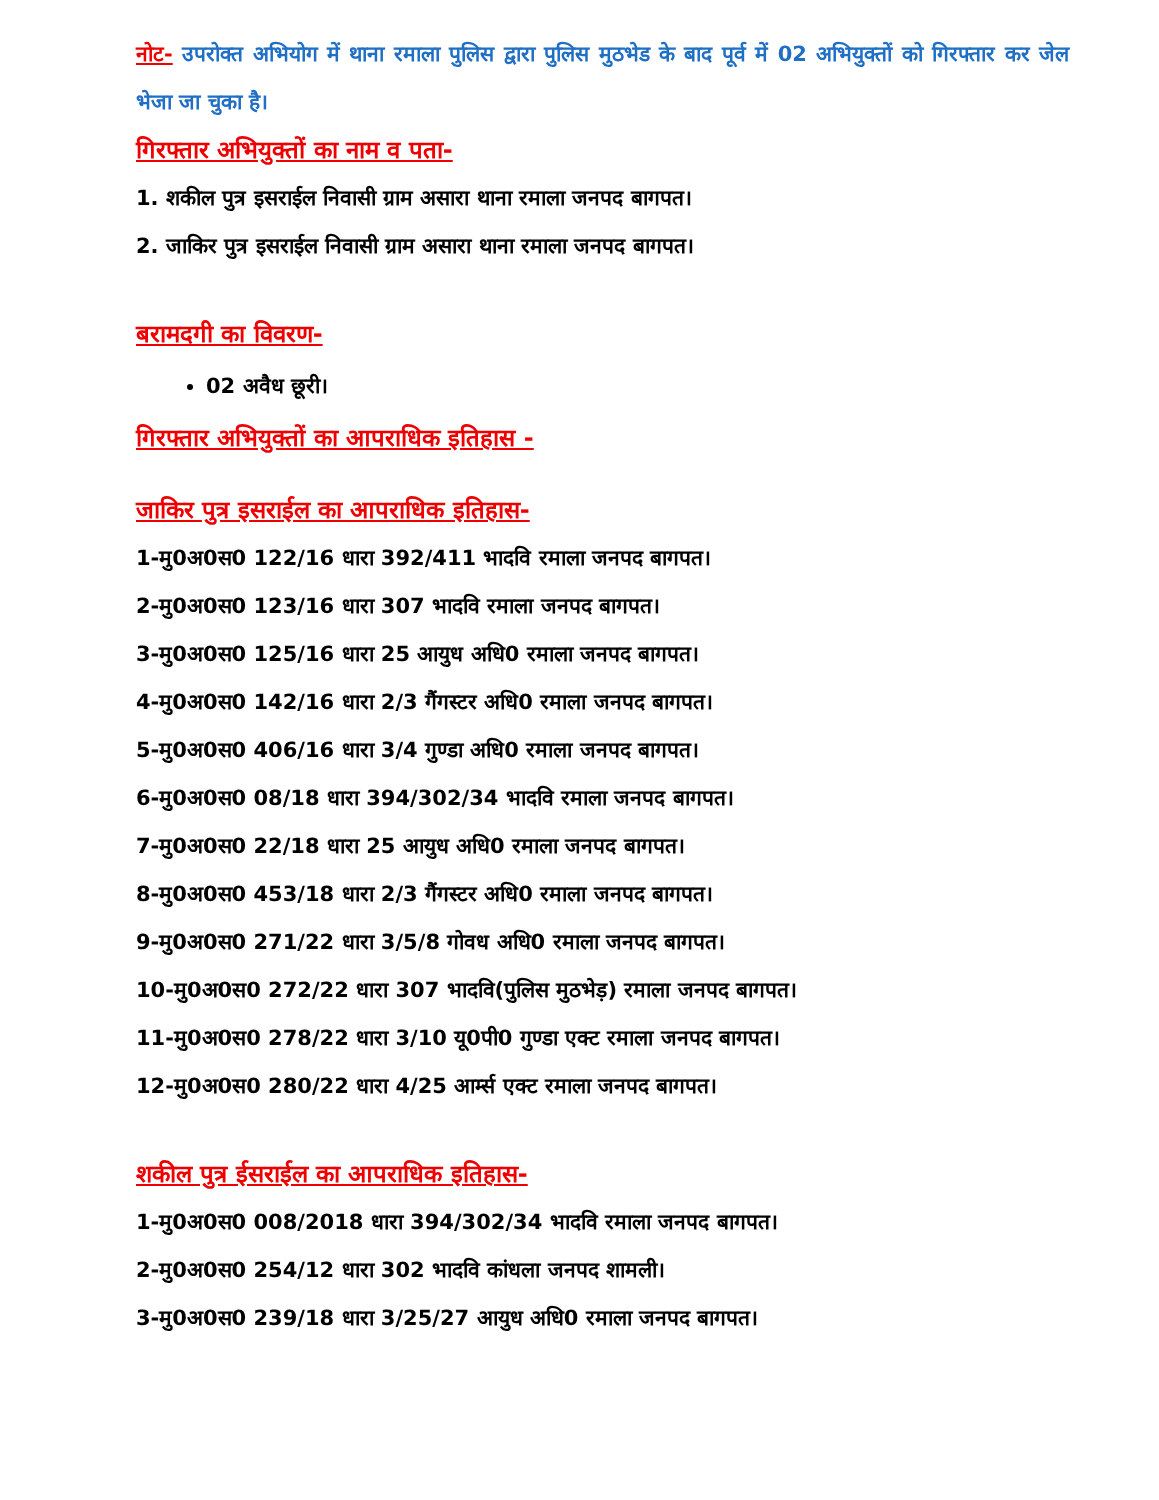नोट- उपरोक्त अभियोग में थाना रमाला पुलिस द्वारा पुलिस मुठभेड के बाद पूर्व में 02 अभियुक्तों को गिरफ्तार कर जेल भेजा जा चुका है।
गिरफ्तार अभियुक्तों का नाम व पता-
1. शकील पुत्र इसराईल निवासी ग्राम असारा थाना रमाला जनपद बागपत।
2. जाकिर पुत्र इसराईल निवासी ग्राम असारा थाना रमाला जनपद बागपत।
बरामदगी का विवरण-
02 अवैध छूरी।
गिरफ्तार अभियुक्तों का आपराधिक इतिहास -
जाकिर पुत्र इसराईल का आपराधिक इतिहास-
1-मु0अ0स0 122/16 धारा 392/411 भादवि रमाला जनपद बागपत।
2-मु0अ0स0 123/16 धारा 307 भादवि रमाला जनपद बागपत।
3-मु0अ0स0 125/16 धारा 25 आयुध अधि0 रमाला जनपद बागपत।
4-मु0अ0स0 142/16 धारा 2/3 गैंगस्टर अधि0 रमाला जनपद बागपत।
5-मु0अ0स0 406/16 धारा 3/4 गुण्डा अधि0 रमाला जनपद बागपत।
6-मु0अ0स0 08/18 धारा 394/302/34 भादवि रमाला जनपद बागपत।
7-मु0अ0स0 22/18 धारा 25 आयुध अधि0 रमाला जनपद बागपत।
8-मु0अ0स0 453/18 धारा 2/3 गैंगस्टर अधि0 रमाला जनपद बागपत।
9-मु0अ0स0 271/22 धारा 3/5/8 गोवध अधि0 रमाला जनपद बागपत।
10-मु0अ0स0 272/22 धारा 307 भादवि(पुलिस मुठभेड़) रमाला जनपद बागपत।
11-मु0अ0स0 278/22 धारा 3/10 यू0पी0 गुण्डा एक्ट रमाला जनपद बागपत।
12-मु0अ0स0 280/22 धारा 4/25 आर्म्स एक्ट रमाला जनपद बागपत।
शकील पुत्र ईसराईल का आपराधिक इतिहास-
1-मु0अ0स0 008/2018 धारा 394/302/34 भादवि रमाला जनपद बागपत।
2-मु0अ0स0 254/12 धारा 302 भादवि कांधला जनपद शामली।
3-मु0अ0स0 239/18 धारा 3/25/27 आयुध अधि0 रमाला जनपद बागपत।